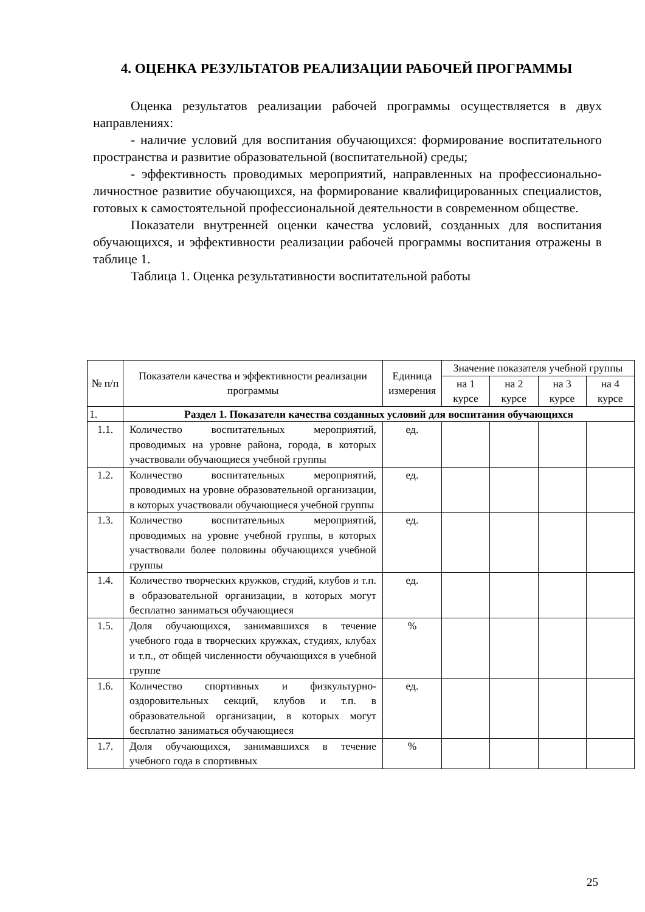4. ОЦЕНКА РЕЗУЛЬТАТОВ РЕАЛИЗАЦИИ РАБОЧЕЙ ПРОГРАММЫ
Оценка результатов реализации рабочей программы осуществляется в двух направлениях:
- наличие условий для воспитания обучающихся: формирование воспитательного пространства и развитие образовательной (воспитательной) среды;
- эффективность проводимых мероприятий, направленных на профессионально-личностное развитие обучающихся, на формирование квалифицированных специалистов, готовых к самостоятельной профессиональной деятельности в современном обществе.
Показатели внутренней оценки качества условий, созданных для воспитания обучающихся, и эффективности реализации рабочей программы воспитания отражены в таблице 1.
Таблица 1. Оценка результативности воспитательной работы
| № п/п | Показатели качества и эффективности реализации программы | Единица измерения | Значение показателя учебной группы | | | |
| --- | --- | --- | --- | --- | --- | --- |
| | | | на 1 курсе | на 2 курсе | на 3 курсе | на 4 курсе |
| 1. | Раздел 1. Показатели качества созданных условий для воспитания обучающихся | | | | | |
| 1.1. | Количество воспитательных мероприятий, проводимых на уровне района, города, в которых участвовали обучающиеся учебной группы | ед. | | | | |
| 1.2. | Количество воспитательных мероприятий, проводимых на уровне образовательной организации, в которых участвовали обучающиеся учебной группы | ед. | | | | |
| 1.3. | Количество воспитательных мероприятий, проводимых на уровне учебной группы, в которых участвовали более половины обучающихся учебной группы | ед. | | | | |
| 1.4. | Количество творческих кружков, студий, клубов и т.п. в образовательной организации, в которых могут бесплатно заниматься обучающиеся | ед. | | | | |
| 1.5. | Доля обучающихся, занимавшихся в течение учебного года в творческих кружках, студиях, клубах и т.п., от общей численности обучающихся в учебной группе | % | | | | |
| 1.6. | Количество спортивных и физкультурно-оздоровительных секций, клубов и т.п. в образовательной организации, в которых могут бесплатно заниматься обучающиеся | ед. | | | | |
| 1.7. | Доля обучающихся, занимавшихся в течение учебного года в спортивных | % | | | | |
25